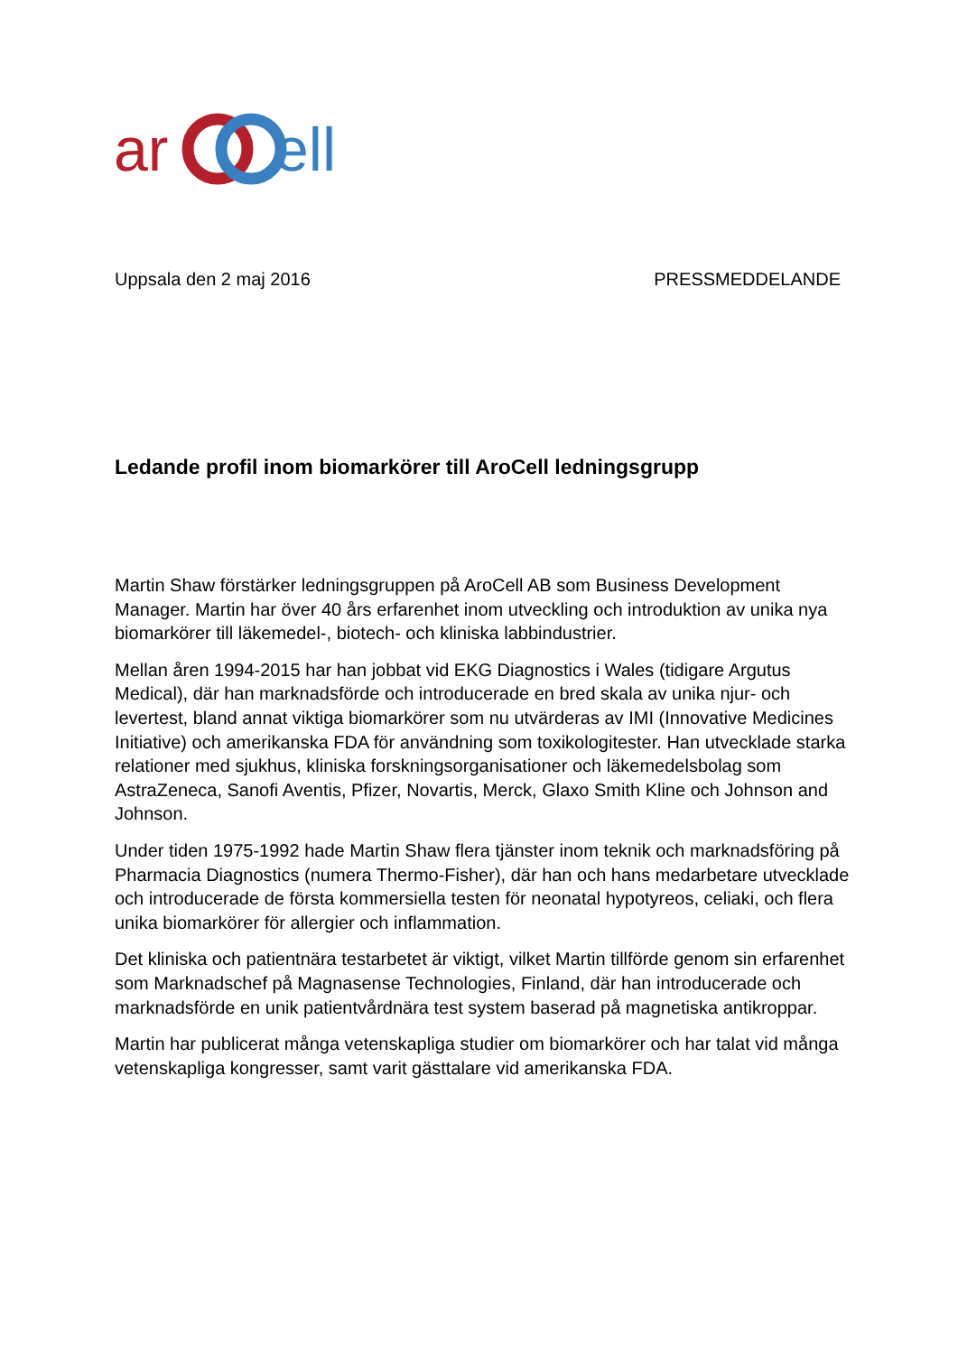ar
ell
Uppsala den 2 maj 2016 PRESSMEDDELANDE
Ledande profil inom biomarkörer till AroCell ledningsgrupp
Martin Shaw förstärker ledningsgruppen på AroCell AB som Business Development Manager. Martin har över 40 års erfarenhet inom utveckling och introduktion av unika nya biomarkörer till läkemedel-, biotech- och kliniska labbindustrier.
Mellan åren 1994-2015 har han jobbat vid EKG Diagnostics i Wales (tidigare Argutus Medical), där han marknadsförde och introducerade en bred skala av unika njur- och levertest, bland annat viktiga biomarkörer som nu utvärderas av IMI (Innovative Medicines Initiative) och amerikanska FDA för användning som toxikologitester. Han utvecklade starka relationer med sjukhus, kliniska forskningsorganisationer och läkemedelsbolag som AstraZeneca, Sanofi Aventis, Pfizer, Novartis, Merck, Glaxo Smith Kline och Johnson and Johnson.
Under tiden 1975-1992 hade Martin Shaw flera tjänster inom teknik och marknadsföring på Pharmacia Diagnostics (numera Thermo-Fisher), där han och hans medarbetare utvecklade och introducerade de första kommersiella testen för neonatal hypotyreos, celiaki, och flera unika biomarkörer för allergier och inflammation.
Det kliniska och patientnära testarbetet är viktigt, vilket Martin tillförde genom sin erfarenhet som Marknadschef på Magnasense Technologies, Finland, där han introducerade och marknadsförde en unik patientvårdnära test system baserad på magnetiska antikroppar.
Martin har publicerat många vetenskapliga studier om biomarkörer och har talat vid många vetenskapliga kongresser, samt varit gästtalare vid amerikanska FDA.